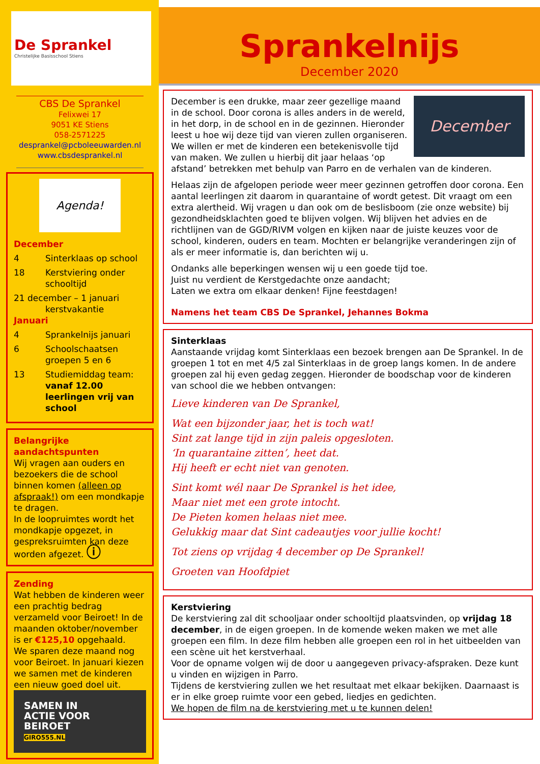De Sprankel
Christelijke Basisschool Stiens
CBS De Sprankel
Felixwei 17
9051 KE Stiens
058-2571225
desprankel@pcboleeuwarden.nl
www.cbsdesprankel.nl
Agenda!
December
4 Sinterklaas op school
18 Kerstviering onder schooltijd
21 december – 1 januari
kerstvakantie
Januari
4 Sprankelnijs januari
6 Schoolschaatsen groepen 5 en 6
13 Studiemiddag team: vanaf 12.00 leerlingen vrij van school
Belangrijke aandachtspunten
Wij vragen aan ouders en bezoekers die de school binnen komen (alleen op afspraak!) om een mondkapje te dragen.
In de loopruimtes wordt het mondkapje opgezet, in gespreksruimten kan deze worden afgezet. ⓘ
Zending
Wat hebben de kinderen weer een prachtig bedrag verzameld voor Beiroet! In de maanden oktober/november is er €125,10 opgehaald.
We sparen deze maand nog voor Beiroet. In januari kiezen we samen met de kinderen een nieuw goed doel uit.
SAMEN IN
ACTIE VOOR
BEIROET
GIRO555.NL
Sprankelnijs
December 2020
December
December is een drukke, maar zeer gezellige maand in de school. Door corona is alles anders in de wereld, in het dorp, in de school en in de gezinnen. Hieronder leest u hoe wij deze tijd van vieren zullen organiseren. We willen er met de kinderen een betekenisvolle tijd van maken. We zullen u hierbij dit jaar helaas ‘op afstand’ betrekken met behulp van Parro en de verhalen van de kinderen.
Helaas zijn de afgelopen periode weer meer gezinnen getroffen door corona. Een aantal leerlingen zit daarom in quarantaine of wordt getest. Dit vraagt om een extra alertheid. Wij vragen u dan ook om de beslisboom (zie onze website) bij gezondheidsklachten goed te blijven volgen. Wij blijven het advies en de richtlijnen van de GGD/RIVM volgen en kijken naar de juiste keuzes voor de school, kinderen, ouders en team. Mochten er belangrijke veranderingen zijn of als er meer informatie is, dan berichten wij u.
Ondanks alle beperkingen wensen wij u een goede tijd toe.
Juist nu verdient de Kerstgedachte onze aandacht;
Laten we extra om elkaar denken! Fijne feestdagen!
Namens het team CBS De Sprankel, Jehannes Bokma
Sinterklaas
Aanstaande vrijdag komt Sinterklaas een bezoek brengen aan De Sprankel. In de groepen 1 tot en met 4/5 zal Sinterklaas in de groep langs komen. In de andere groepen zal hij even gedag zeggen. Hieronder de boodschap voor de kinderen van school die we hebben ontvangen:
Lieve kinderen van De Sprankel,
Wat een bijzonder jaar, het is toch wat!
Sint zat lange tijd in zijn paleis opgesloten.
‘In quarantaine zitten’, heet dat.
Hij heeft er echt niet van genoten.
Sint komt wél naar De Sprankel is het idee,
Maar niet met een grote intocht.
De Pieten komen helaas niet mee.
Gelukkig maar dat Sint cadeautjes voor jullie kocht!
Tot ziens op vrijdag 4 december op De Sprankel!
Groeten van Hoofdpiet
Kerstviering
De kerstviering zal dit schooljaar onder schooltijd plaatsvinden, op vrijdag 18 december, in de eigen groepen. In de komende weken maken we met alle groepen een film. In deze film hebben alle groepen een rol in het uitbeelden van een scène uit het kerstverhaal.
Voor de opname volgen wij de door u aangegeven privacy-afspraken. Deze kunt u vinden en wijzigen in Parro.
Tijdens de kerstviering zullen we het resultaat met elkaar bekijken. Daarnaast is er in elke groep ruimte voor een gebed, liedjes en gedichten.
We hopen de film na de kerstviering met u te kunnen delen!